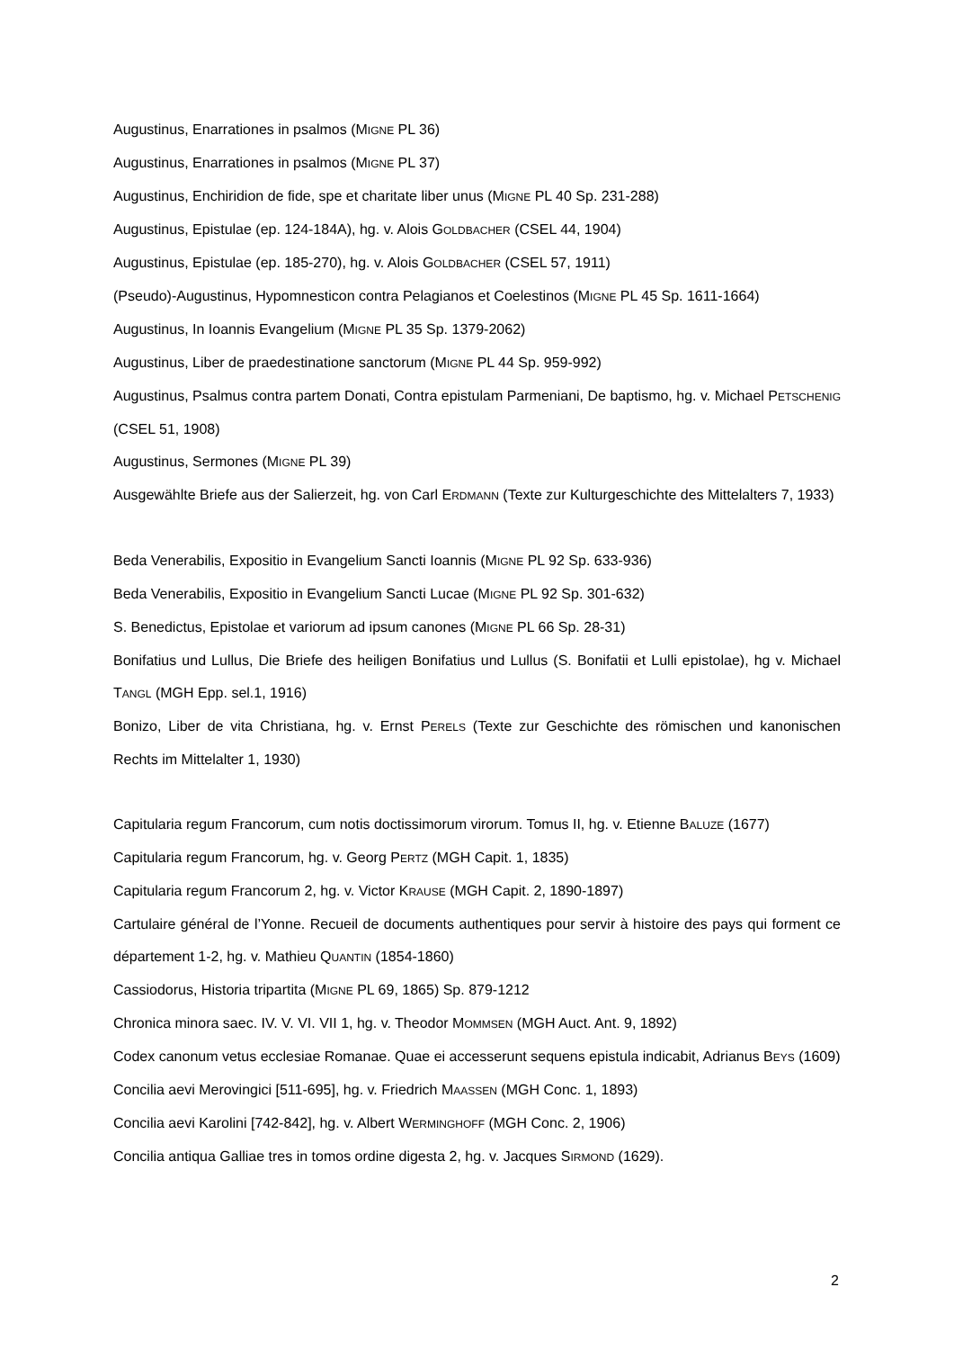Augustinus, Enarrationes in psalmos (MIGNE PL 36)
Augustinus, Enarrationes in psalmos (MIGNE PL 37)
Augustinus, Enchiridion de fide, spe et charitate liber unus (MIGNE PL 40 Sp. 231-288)
Augustinus, Epistulae (ep. 124-184A), hg. v. Alois GOLDBACHER (CSEL 44, 1904)
Augustinus, Epistulae (ep. 185-270), hg. v. Alois GOLDBACHER (CSEL 57, 1911)
(Pseudo)-Augustinus, Hypomnesticon contra Pelagianos et Coelestinos (MIGNE PL 45 Sp. 1611-1664)
Augustinus, In Ioannis Evangelium (MIGNE PL 35 Sp. 1379-2062)
Augustinus, Liber de praedestinatione sanctorum (MIGNE PL 44 Sp. 959-992)
Augustinus, Psalmus contra partem Donati, Contra epistulam Parmeniani, De baptismo, hg. v. Michael PETSCHENIG (CSEL 51, 1908)
Augustinus, Sermones (MIGNE PL 39)
Ausgewählte Briefe aus der Salierzeit, hg. von Carl ERDMANN (Texte zur Kulturgeschichte des Mittelalters 7, 1933)
Beda Venerabilis, Expositio in Evangelium Sancti Ioannis (MIGNE PL 92 Sp. 633-936)
Beda Venerabilis, Expositio in Evangelium Sancti Lucae (MIGNE PL 92 Sp. 301-632)
S. Benedictus, Epistolae et variorum ad ipsum canones (MIGNE PL 66 Sp. 28-31)
Bonifatius und Lullus, Die Briefe des heiligen Bonifatius und Lullus (S. Bonifatii et Lulli epistolae), hg v. Michael TANGL (MGH Epp. sel.1, 1916)
Bonizo, Liber de vita Christiana, hg. v. Ernst PERELS (Texte zur Geschichte des römischen und kanonischen Rechts im Mittelalter 1, 1930)
Capitularia regum Francorum, cum notis doctissimorum virorum. Tomus II, hg. v. Etienne BALUZE (1677)
Capitularia regum Francorum, hg. v. Georg PERTZ (MGH Capit. 1, 1835)
Capitularia regum Francorum 2, hg. v. Victor KRAUSE (MGH Capit. 2, 1890-1897)
Cartulaire général de l’Yonne. Recueil de documents authentiques pour servir à histoire des pays qui forment ce département 1-2, hg. v. Mathieu QUANTIN (1854-1860)
Cassiodorus, Historia tripartita (MIGNE PL 69, 1865) Sp. 879-1212
Chronica minora saec. IV. V. VI. VII 1, hg. v. Theodor MOMMSEN (MGH Auct. Ant. 9, 1892)
Codex canonum vetus ecclesiae Romanae. Quae ei accesserunt sequens epistula indicabit, Adrianus BEYS (1609)
Concilia aevi Merovingici [511-695], hg. v. Friedrich MAASSEN (MGH Conc. 1, 1893)
Concilia aevi Karolini [742-842], hg. v. Albert WERMINGHOFF (MGH Conc. 2, 1906)
Concilia antiqua Galliae tres in tomos ordine digesta 2, hg. v. Jacques SIRMOND (1629).
2